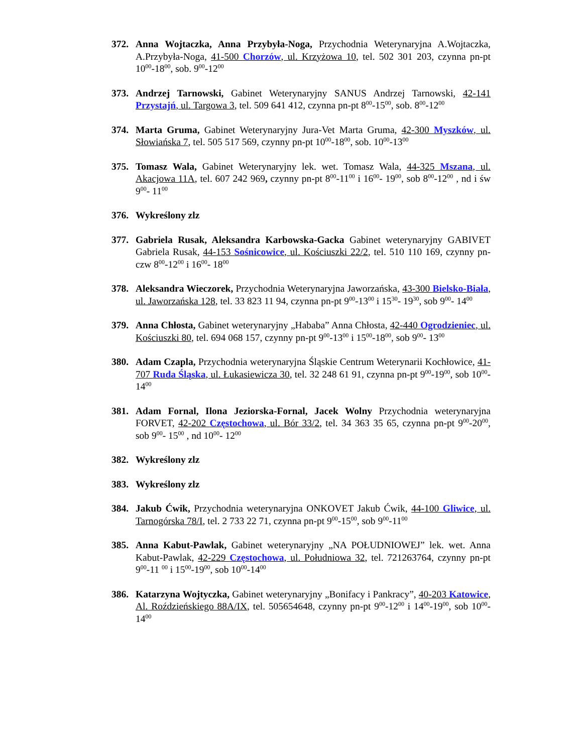372. Anna Wojtaczka, Anna Przybyła-Noga, Przychodnia Weterynaryjna A.Wojtaczka, A.Przybyła-Noga, 41-500 Chorzów, ul. Krzyżowa 10, tel. 502 301 203, czynna pn-pt 10<sup>00</sup>-18<sup>00</sup>, sob. 9<sup>00</sup>-12<sup>00</sup>
373. Andrzej Tarnowski, Gabinet Weterynaryjny SANUS Andrzej Tarnowski, 42-141 Przystajń, ul. Targowa 3, tel. 509 641 412, czynna pn-pt 8<sup>00</sup>-15<sup>00</sup>, sob. 8<sup>00</sup>-12<sup>00</sup>
374. Marta Gruma, Gabinet Weterynaryjny Jura-Vet Marta Gruma, 42-300 Myszków, ul. Słowiańska 7, tel. 505 517 569, czynny pn-pt 10<sup>00</sup>-18<sup>00</sup>, sob. 10<sup>00</sup>-13<sup>00</sup>
375. Tomasz Wala, Gabinet Weterynaryjny lek. wet. Tomasz Wala, 44-325 Mszana, ul. Akacjowa 11A, tel. 607 242 969, czynny pn-pt 8<sup>00</sup>-11<sup>00</sup> i 16<sup>00</sup>- 19<sup>00</sup>, sob 8<sup>00</sup>-12<sup>00</sup> , nd i św 9<sup>00</sup>- 11<sup>00</sup>
376. Wykreślony zlz
377. Gabriela Rusak, Aleksandra Karbowska-Gacka Gabinet weterynaryjny GABIVET Gabriela Rusak, 44-153 Sośnicowice, ul. Kościuszki 22/2, tel. 510 110 169, czynny pn-czw 8<sup>00</sup>-12<sup>00</sup> i 16<sup>00</sup>- 18<sup>00</sup>
378. Aleksandra Wieczorek, Przychodnia Weterynaryjna Jaworzańska, 43-300 Bielsko-Biała, ul. Jaworzańska 128, tel. 33 823 11 94, czynna pn-pt 9<sup>00</sup>-13<sup>00</sup> i 15<sup>30</sup>- 19<sup>30</sup>, sob 9<sup>00</sup>- 14<sup>00</sup>
379. Anna Chłosta, Gabinet weterynaryjny „Hababa” Anna Chłosta, 42-440 Ogrodzieniec, ul. Kościuszki 80, tel. 694 068 157, czynny pn-pt 9<sup>00</sup>-13<sup>00</sup> i 15<sup>00</sup>-18<sup>00</sup>, sob 9<sup>00</sup>- 13<sup>00</sup>
380. Adam Czapla, Przychodnia weterynaryjna Śląskie Centrum Weterynarii Kochłowice, 41-707 Ruda Śląska, ul. Łukasiewicza 30, tel. 32 248 61 91, czynna pn-pt 9<sup>00</sup>-19<sup>00</sup>, sob 10<sup>00</sup>- 14<sup>00</sup>
381. Adam Fornal, Ilona Jeziorska-Fornal, Jacek Wolny Przychodnia weterynaryjna FORVET, 42-202 Częstochowa, ul. Bór 33/2, tel. 34 363 35 65, czynna pn-pt 9<sup>00</sup>-20<sup>00</sup>, sob 9<sup>00</sup>- 15<sup>00</sup> , nd 10<sup>00</sup>- 12<sup>00</sup>
382. Wykreślony zlz
383. Wykreślony zlz
384. Jakub Ćwik, Przychodnia weterynaryjna ONKOVET Jakub Ćwik, 44-100 Gliwice, ul. Tarnogórska 78/I, tel. 2 733 22 71, czynna pn-pt 9<sup>00</sup>-15<sup>00</sup>, sob 9<sup>00</sup>-11<sup>00</sup>
385. Anna Kabut-Pawlak, Gabinet weterynaryjny „NA POŁUDNIOWEJ” lek. wet. Anna Kabut-Pawlak, 42-229 Częstochowa, ul. Południowa 32, tel. 721263764, czynny pn-pt 9<sup>00</sup>-11 <sup>00</sup> i 15<sup>00</sup>-19<sup>00</sup>, sob 10<sup>00</sup>-14<sup>00</sup>
386. Katarzyna Wojtyczka, Gabinet weterynaryjny „Bonifacy i Pankracy”, 40-203 Katowice, Al. Roździeńskiego 88A/IX, tel. 505654648, czynny pn-pt 9<sup>00</sup>-12<sup>00</sup> i 14<sup>00</sup>-19<sup>00</sup>, sob 10<sup>00</sup>-14<sup>00</sup>